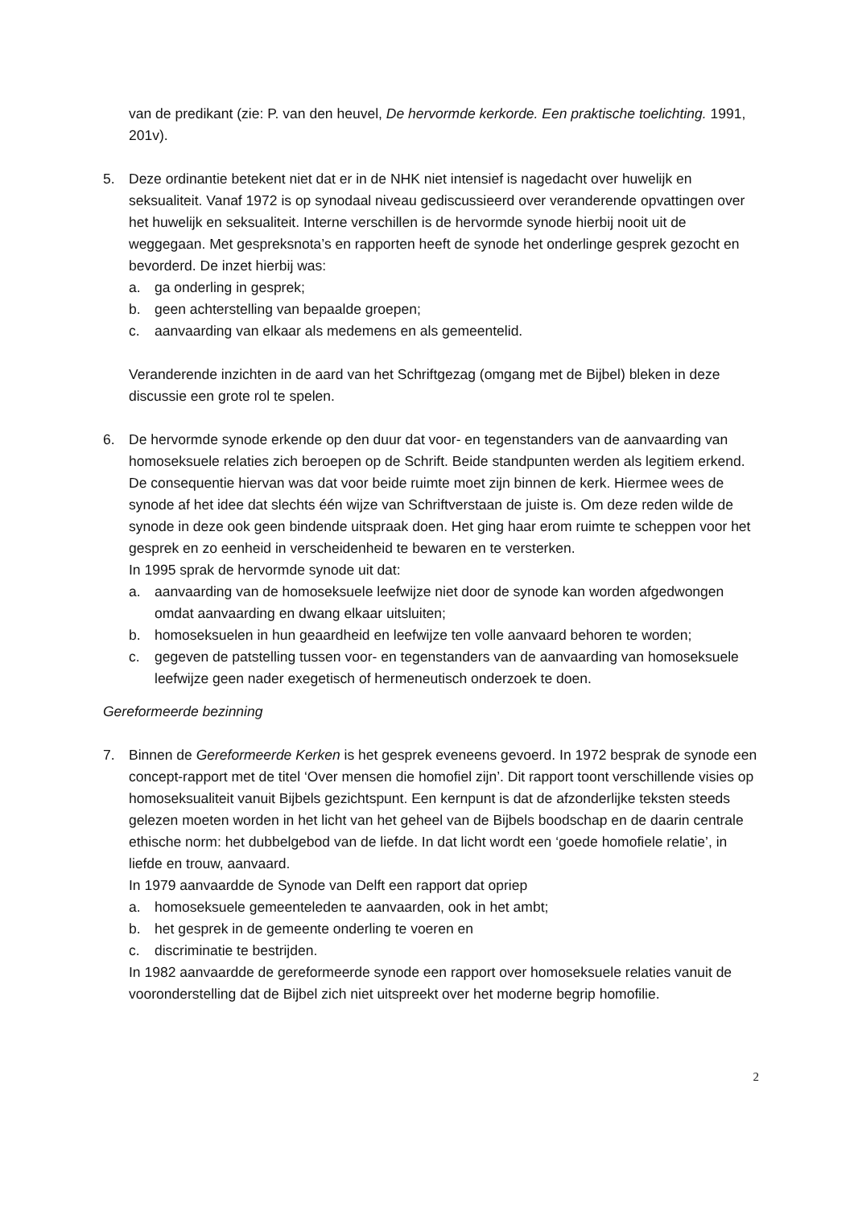van de predikant (zie: P. van den heuvel, De hervormde kerkorde. Een praktische toelichting. 1991, 201v).
5. Deze ordinantie betekent niet dat er in de NHK niet intensief is nagedacht over huwelijk en seksualiteit. Vanaf 1972 is op synodaal niveau gediscussieerd over veranderende opvattingen over het huwelijk en seksualiteit. Interne verschillen is de hervormde synode hierbij nooit uit de weggegaan. Met gespreksnota’s en rapporten heeft de synode het onderlinge gesprek gezocht en bevorderd. De inzet hierbij was:
a. ga onderling in gesprek;
b. geen achterstelling van bepaalde groepen;
c. aanvaarding van elkaar als medemens en als gemeentelid.
Veranderende inzichten in de aard van het Schriftgezag (omgang met de Bijbel) bleken in deze discussie een grote rol te spelen.
6. De hervormde synode erkende op den duur dat voor- en tegenstanders van de aanvaarding van homoseksuele relaties zich beroepen op de Schrift. Beide standpunten werden als legitiem erkend. De consequentie hiervan was dat voor beide ruimte moet zijn binnen de kerk. Hiermee wees de synode af het idee dat slechts één wijze van Schriftverstaan de juiste is. Om deze reden wilde de synode in deze ook geen bindende uitspraak doen. Het ging haar erom ruimte te scheppen voor het gesprek en zo eenheid in verscheidenheid te bewaren en te versterken.
In 1995 sprak de hervormde synode uit dat:
a. aanvaarding van de homoseksuele leefwijze niet door de synode kan worden afgedwongen omdat aanvaarding en dwang elkaar uitsluiten;
b. homoseksuelen in hun geaardheid en leefwijze ten volle aanvaard behoren te worden;
c. gegeven de patstelling tussen voor- en tegenstanders van de aanvaarding van homoseksuele leefwijze geen nader exegetisch of hermeneutisch onderzoek te doen.
Gereformeerde bezinning
7. Binnen de Gereformeerde Kerken is het gesprek eveneens gevoerd. In 1972 besprak de synode een concept-rapport met de titel ‘Over mensen die homofiel zijn’. Dit rapport toont verschillende visies op homoseksualiteit vanuit Bijbels gezichtspunt. Een kernpunt is dat de afzonderlijke teksten steeds gelezen moeten worden in het licht van het geheel van de Bijbels boodschap en de daarin centrale ethische norm: het dubbelgebod van de liefde. In dat licht wordt een ‘goede homofiele relatie’, in liefde en trouw, aanvaard.
In 1979 aanvaardde de Synode van Delft een rapport dat opriep
a. homoseksuele gemeenteleden te aanvaarden, ook in het ambt;
b. het gesprek in de gemeente onderling te voeren en
c. discriminatie te bestrijden.
In 1982 aanvaardde de gereformeerde synode een rapport over homoseksuele relaties vanuit de vooronderstelling dat de Bijbel zich niet uitspreekt over het moderne begrip homofilie.
2